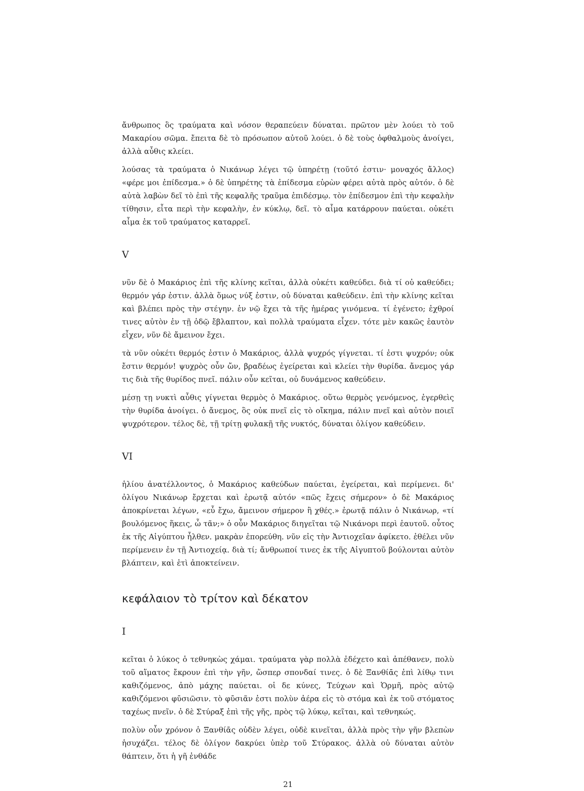ἄνθρωπος ὃς τραύματα καὶ νόσον θεραπεύειν δύναται. πρῶτον μὲν λούει τὸ τοῦ Μακαρίου σῶμα. ἔπειτα δὲ τὸ πρόσωπον αὐτοῦ λούει. ὁ δὲ τοὺς ὀφθαλμοὺς ἀνοίγει, ἀλλὰ αὖθις κλείει.
λούσας τὰ τραύματα ὁ Νικάνωρ λέγει τῷ ὑπηρέτῃ (τοῦτό ἐστιν· μοναχός ἄλλος) «φέρε μοι ἐπίδεσμα.» ὁ δὲ ὑπηρέτης τὰ ἐπίδεσμα εὑρὼν φέρει αὐτὰ πρὸς αὐτόν. ὁ δὲ αὐτὰ λαβὼν δεῖ τὸ ἐπὶ τῆς κεφαλῆς τραῦμα ἐπιδέσμῳ. τὸν ἐπίδεσμον ἐπὶ τὴν κεφαλὴν τίθησιν, εἶτα περὶ τὴν κεφαλὴν, ἐν κύκλῳ, δεῖ. τὸ αἷμα κατάρρουν παύεται. οὐκέτι αἷμα ἐκ τοῦ τραύματος καταρρεῖ.
V
νῦν δὲ ὁ Μακάριος ἐπὶ τῆς κλίνης κεῖται, ἀλλὰ οὐκέτι καθεύδει. διὰ τί οὐ καθεύδει; θερμόν γάρ ἐστιν. ἀλλὰ ὅμως νύξ ἐστιν, οὐ δύναται καθεύδειν. ἐπὶ τὴν κλίνης κεῖται καὶ βλέπει πρὸς τὴν στέγην. ἐν νῷ ἔχει τὰ τῆς ἡμέρας γινόμενα. τί ἐγένετο; ἐχθροί τινες αὐτὸν ἐν τῇ ὁδῷ ἔβλαπτον, καὶ πολλὰ τραύματα εἶχεν. τότε μὲν κακῶς ἑαυτὸν εἶχεν, νῦν δὲ ἄμεινον ἔχει.
τὰ νῦν οὐκέτι θερμός ἐστιν ὁ Μακάριος, ἀλλὰ ψυχρός γίγνεται. τί ἐστι ψυχρόν; οὐκ ἔστιν θερμόν! ψυχρὸς οὖν ὤν, βραδέως ἐγείρεται καὶ κλείει τὴν θυρίδα. ἄνεμος γάρ τις διὰ τῆς θυρίδος πνεῖ. πάλιν οὖν κεῖται, οὐ δυνάμενος καθεύδειν.
μέσῃ τῃ νυκτὶ αὖθις γίγνεται θερμὸς ὁ Μακάριος. οὕτω θερμὸς γενόμενος, ἐγερθεὶς τὴν θυρίδα ἀνοίγει. ὁ ἄνεμος, ὃς οὐκ πνεῖ εἰς τὸ οἴκημα, πάλιν πνεῖ καὶ αὐτὸν ποιεῖ ψυχρότερον. τέλος δὲ, τῇ τρίτῃ φυλακῇ τῆς νυκτός, δύναται ὀλίγον καθεύδειν.
VI
ἡλίου ἀνατέλλοντος, ὁ Μακάριος καθεύδων παύεται, ἐγείρεται, καὶ περίμενει. δι' ὀλίγου Νικάνωρ ἔρχεται καὶ ἐρωτᾷ αὐτόν «πῶς ἔχεις σήμερον» ὁ δὲ Μακάριος ἀποκρίνεται λέγων, «εὖ ἔχω, ἄμεινον σήμερον ἢ χθές.» ἐρωτᾷ πάλιν ὁ Νικάνωρ, «τί βουλόμενος ἥκεις, ὦ τᾶν;» ὁ οὖν Μακάριος διηγεῖται τῷ Νικάνορι περὶ ἑαυτοῦ. οὗτος ἐκ τῆς Αἰγύπτου ἦλθεν. μακρὰν ἐπορεύθη. νῦν εἰς τὴν Ἀντιοχεῖαν ἀφίκετο. ἐθέλει νῦν περίμενειν ἐν τῇ Ἀντιοχείᾳ. διὰ τί; ἄνθρωποί τινες ἐκ τῆς Αἰγυπτοῦ βούλονται αὐτὸν βλάπτειν, καὶ ἐτὶ ἀποκτείνειν.
κεφάλαιον τὸ τρίτον καὶ δέκατον
I
κεῖται ὁ λύκος ὁ τεθνηκὼς χάμαι. τραύματα γὰρ πολλὰ ἐδέχετο καὶ ἀπέθανεν, πολὺ τοῦ αἵματος ἔκρουν ἐπὶ τὴν γῆν, ὥσπερ σπονδαί τινες. ὁ δὲ Ξανθίᾱς ἐπὶ λίθῳ τινι καθιζόμενος, ἀπὸ μάχης παύεται. οἱ δε κύνες, Τεύχων καὶ Ὁρμῆ, πρὸς αὐτῷ καθιζόμενοι φῡσιῶσιν. τὸ φῡσιᾶν ἐστι πολὺν ἀέρα εἰς τὸ στόμα καὶ ἐκ τοῦ στόματος ταχέως πνεῖν. ὁ δὲ Στύραξ ἐπὶ τῆς γῆς, πρὸς τῷ λύκῳ, κεῖται, καὶ τεθνηκώς.
πολὺν οὖν χρόνον ὁ Ξανθίᾱς οὐδὲν λέγει, οὐδὲ κινεῖται, ἀλλὰ πρὸς τὴν γῆν βλεπὼν ἡσυχάζει. τέλος δὲ ὀλίγον δακρύει ὑπὲρ τοῦ Στύρακος. ἀλλὰ οὐ δύναται αὐτὸν θάπτειν, ὅτι ἡ γῆ ἐνθάδε
21